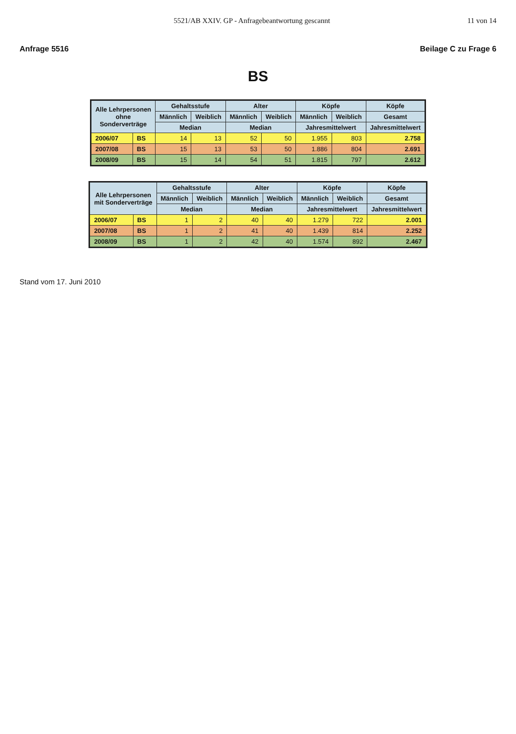5521/AB XXIV. GP - Anfragebeantwortung gescannt 11 von 14
Anfrage 5516 Beilage C zu Frage 6
BS
| Alle Lehrpersonen ohne Sonderverträge | | Gehaltsstufe | | Alter | | Köpfe | | Köpfe |
| --- | --- | --- | --- | --- | --- | --- | --- | --- |
| | | Männlich | Weiblich | Männlich | Weiblich | Männlich | Weiblich | Gesamt |
| | | Median | | Median | | Jahresmittelwert | | Jahresmittelwert |
| 2006/07 | BS | 14 | 13 | 52 | 50 | 1.955 | 803 | 2.758 |
| 2007/08 | BS | 15 | 13 | 53 | 50 | 1.886 | 804 | 2.691 |
| 2008/09 | BS | 15 | 14 | 54 | 51 | 1.815 | 797 | 2.612 |
| Alle Lehrpersonen mit Sonderverträge | | Gehaltsstufe | | Alter | | Köpfe | | Köpfe |
| --- | --- | --- | --- | --- | --- | --- | --- | --- |
| | | Männlich | Weiblich | Männlich | Weiblich | Männlich | Weiblich | Gesamt |
| | | Median | | Median | | Jahresmittelwert | | Jahresmittelwert |
| 2006/07 | BS | 1 | 2 | 40 | 40 | 1.279 | 722 | 2.001 |
| 2007/08 | BS | 1 | 2 | 41 | 40 | 1.439 | 814 | 2.252 |
| 2008/09 | BS | 1 | 2 | 42 | 40 | 1.574 | 892 | 2.467 |
Stand vom 17. Juni 2010